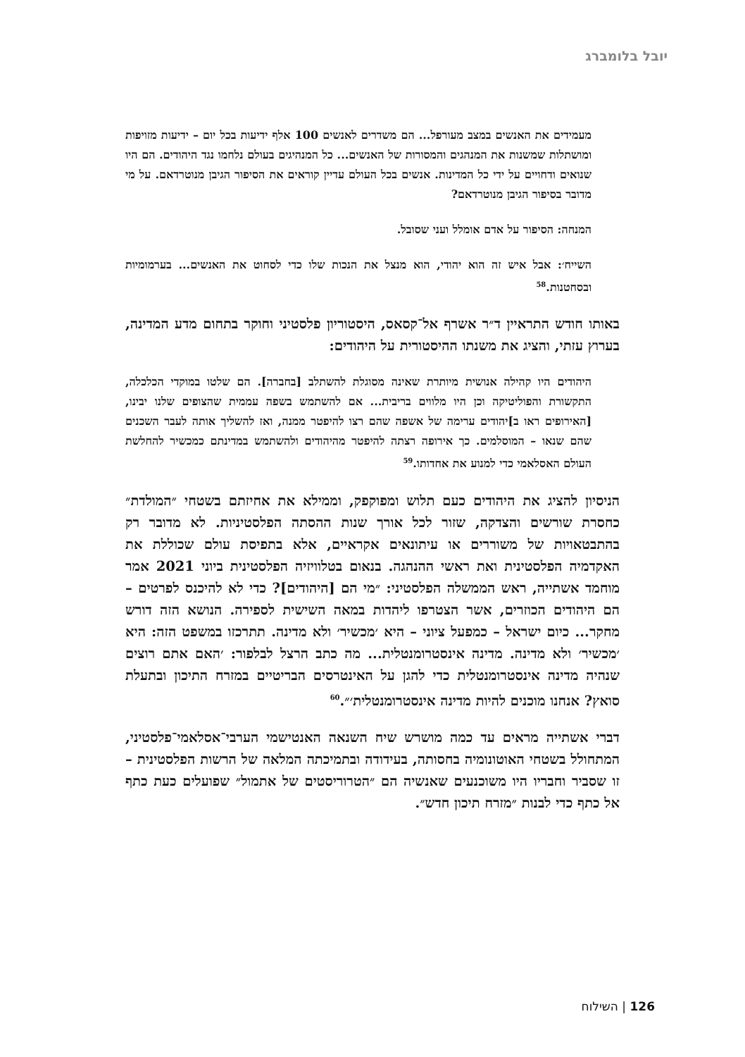יובל בלומברג
מעמידים את האנשים במצב מעורפל... הם משדרים לאנשים 100 אלף ידיעות בכל יום – ידיעות מזויפות ומושתלות שמשנות את המנהגים והמסורות של האנשים... כל המנהיגים בעולם נלחמו נגד היהודים. הם היו שנואים ודחויים על ידי כל המדינות. אנשים בכל העולם עדיין קוראים את הסיפור הגיבן מנוטרדאם. על מי מדובר בסיפור הגיבן מנוטרדאם?
המנחה: הסיפור על אדם אומלל ועני שסובל.
השייח׳: אבל איש זה הוא יהודי, הוא מנצל את הנכות שלו כדי לסחוט את האנשים... בערמומיות ובסחטנות.<sup>58</sup>
באותו חודש התראיין ד״ר אשרף אל־קסאס, היסטוריון פלסטיני וחוקר בתחום מדע המדינה, בערוץ עזתי, והציג את משנתו ההיסטורית על היהודים:
היהודים היו קהילה אנושית מיותרת שאינה מסוגלת להשתלב [בחברה]. הם שלטו במוקדי הכלכלה, התקשורת והפוליטיקה וכן היו מלווים בריבית... אם להשתמש בשפה עממית שהצופים שלנו יבינו, [האירופים ראו ב]יהודים ערימה של אשפה שהם רצו להיפטר ממנה, ואז להשליך אותה לעבר השכנים שהם שנאו – המוסלמים. כך אירופה רצתה להיפטר מהיהודים ולהשתמש במדינתם כמכשיר להחלשת העולם האסלאמי כדי למנוע את אחדותו.<sup>59</sup>
הניסיון להציג את היהודים כעם תלוש ומפוקפק, וממילא את אחיזתם בשטחי ״המולדת״ כחסרת שורשים והצדקה, שזור לכל אורך שנות ההסתה הפלסטיניות. לא מדובר רק בהתבטאויות של משוררים או עיתונאים אקראיים, אלא בתפיסת עולם שכוללת את האקדמיה הפלסטינית ואת ראשי ההנהגה. בנאום בטלוויזיה הפלסטינית ביוני 2021 אמר מוחמד אשתייה, ראש הממשלה הפלסטיני: ״מי הם [היהודים]? כדי לא להיכנס לפרטים – הם היהודים הכוזרים, אשר הצטרפו ליהדות במאה השישית לספירה. הנושא הזה דורש מחקר... כיום ישראל – כמפעל ציוני – היא ׳מכשיר׳ ולא מדינה. תתרכזו במשפט הזה: היא ׳מכשיר׳ ולא מדינה. מדינה אינסטרומנטלית... מה כתב הרצל לבלפור: ׳האם אתם רוצים שנהיה מדינה אינסטרומנטלית כדי להגן על האינטרסים הבריטיים במזרח התיכון ובתעלת סואץ? אנחנו מוכנים להיות מדינה אינסטרומנטלית׳״.<sup>60</sup>
דברי אשתייה מראים עד כמה מושרש שיח השנאה האנטישמי הערבי־אסלאמי־פלסטיני, המתחולל בשטחי האוטונומיה בחסותה, בעידודה ובתמיכתה המלאה של הרשות הפלסטינית – זו שסביר וחבריו היו משוכנעים שאנשיה הם ״הטרוריסטים של אתמול״ שפועלים כעת כתף אל כתף כדי לבנות ״מזרח תיכון חדש״.
126 | השילוח